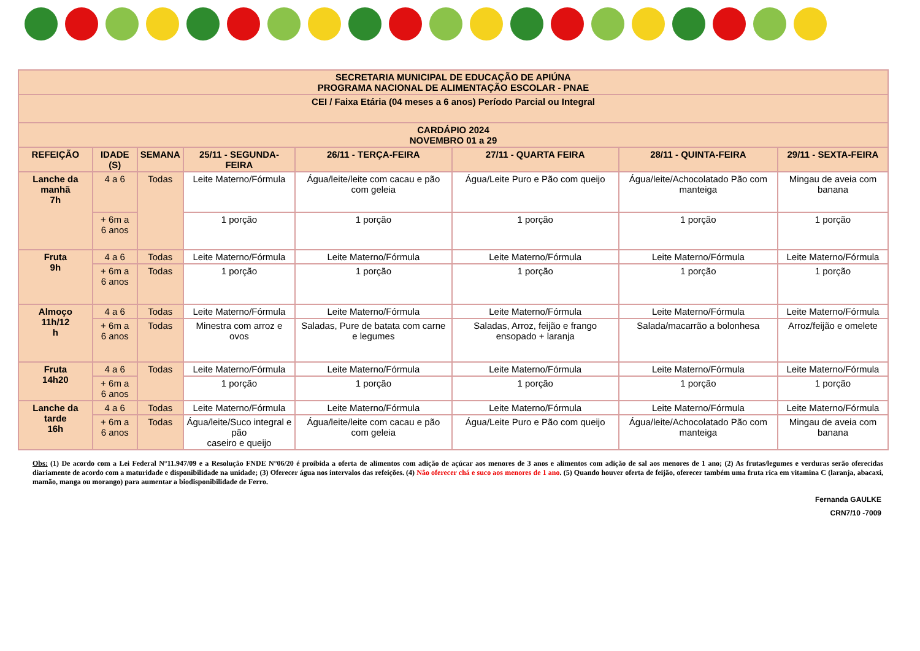| SECRETARIA MUNICIPAL DE EDUCAÇÃO DE APIÚNA PROGRAMA NACIONAL DE ALIMENTAÇÃO ESCOLAR - PNAE | | | | | | | |
| --- | --- | --- | --- | --- | --- | --- | --- |
| CEI / Faixa Etária (04 meses a 6 anos) Período Parcial ou Integral | | | | | | | |
| CARDÁPIO 2024 NOVEMBRO 01 a 29 | | | | | | | |
| REFEIÇÃO | IDADE (S) | SEMANA | 25/11 - SEGUNDA-FEIRA | 26/11 - TERÇA-FEIRA | 27/11 - QUARTA FEIRA | 28/11 - QUINTA-FEIRA | 29/11 - SEXTA-FEIRA |
| Lanche da manhã 7h | 4 a 6 | Todas | Leite Materno/Fórmula | Água/leite/leite com cacau e pão com geleia | Água/Leite Puro e Pão com queijo | Água/leite/Achocolatado Pão com manteiga | Mingau de aveia com banana |
| | + 6m a 6 anos | | 1 porção | 1 porção | 1 porção | 1 porção | 1 porção |
| Fruta 9h | 4 a 6 | Todas | Leite Materno/Fórmula | Leite Materno/Fórmula | Leite Materno/Fórmula | Leite Materno/Fórmula | Leite Materno/Fórmula |
| | + 6m a 6 anos | Todas | 1 porção | 1 porção | 1 porção | 1 porção | 1 porção |
| Almoço 11h/12 h | 4 a 6 | Todas | Leite Materno/Fórmula | Leite Materno/Fórmula | Leite Materno/Fórmula | Leite Materno/Fórmula | Leite Materno/Fórmula |
| | + 6m a 6 anos | Todas | Minestra com arroz e ovos | Saladas, Pure de batata com carne e legumes | Saladas, Arroz, feijão e frango ensopado + laranja | Salada/macarrão a bolonhesa | Arroz/feijão e omelete |
| Fruta 14h20 | 4 a 6 | Todas | Leite Materno/Fórmula | Leite Materno/Fórmula | Leite Materno/Fórmula | Leite Materno/Fórmula | Leite Materno/Fórmula |
| | + 6m a 6 anos | | 1 porção | 1 porção | 1 porção | 1 porção | 1 porção |
| Lanche da tarde 16h | 4 a 6 | Todas | Leite Materno/Fórmula | Leite Materno/Fórmula | Leite Materno/Fórmula | Leite Materno/Fórmula | Leite Materno/Fórmula |
| | + 6m a 6 anos | Todas | Água/leite/Suco integral e pão caseiro e queijo | Água/leite/leite com cacau e pão com geleia | Água/Leite Puro e Pão com queijo | Água/leite/Achocolatado Pão com manteiga | Mingau de aveia com banana |
Obs: (1) De acordo com a Lei Federal N°11.947/09 e a Resolução FNDE N°06/20 é proibida a oferta de alimentos com adição de açúcar aos menores de 3 anos e alimentos com adição de sal aos menores de 1 ano; (2) As frutas/legumes e verduras serão oferecidas diariamente de acordo com a maturidade e disponibilidade na unidade; (3) Oferecer água nos intervalos das refeições. (4) Não oferecer chá e suco aos menores de 1 ano. (5) Quando houver oferta de feijão, oferecer também uma fruta rica em vitamina C (laranja, abacaxi, mamão, manga ou morango) para aumentar a biodisponibilidade de Ferro.
Fernanda GAULKE
CRN7/10 -7009